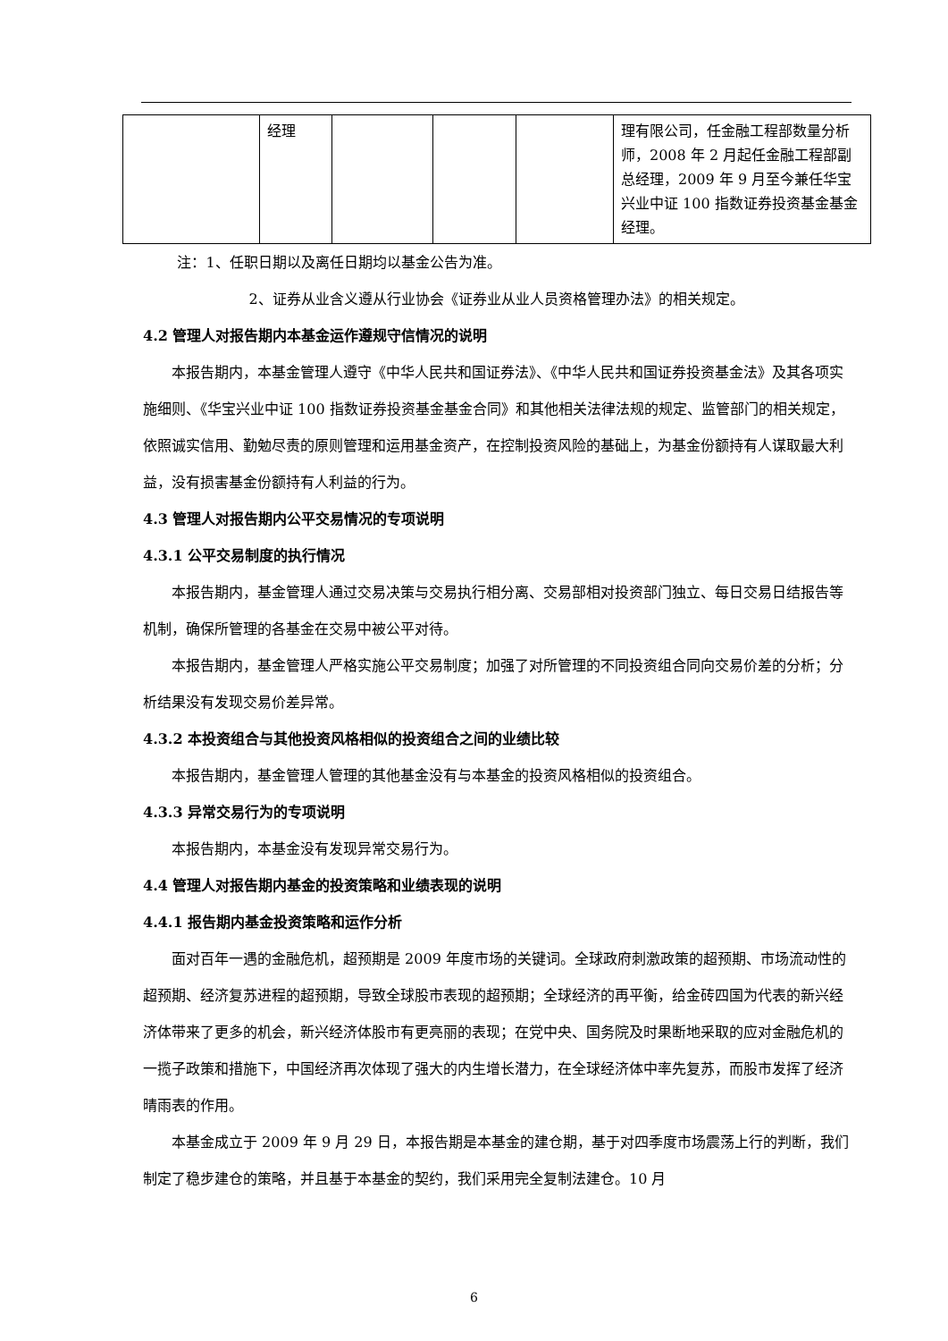| | 经理 | | | | 理有限公司，任金融工程部数量分析师，2008 年 2 月起任金融工程部副总经理，2009 年 9 月至今兼任华宝兴业中证 100 指数证券投资基金基金经理。 |
注：1、任职日期以及离任日期均以基金公告为准。
2、证券从业含义遵从行业协会《证券业从业人员资格管理办法》的相关规定。
4.2 管理人对报告期内本基金运作遵规守信情况的说明
本报告期内，本基金管理人遵守《中华人民共和国证券法》、《中华人民共和国证券投资基金法》及其各项实施细则、《华宝兴业中证 100 指数证券投资基金基金合同》和其他相关法律法规的规定、监管部门的相关规定，依照诚实信用、勤勉尽责的原则管理和运用基金资产，在控制投资风险的基础上，为基金份额持有人谋取最大利益，没有损害基金份额持有人利益的行为。
4.3 管理人对报告期内公平交易情况的专项说明
4.3.1 公平交易制度的执行情况
本报告期内，基金管理人通过交易决策与交易执行相分离、交易部相对投资部门独立、每日交易日结报告等机制，确保所管理的各基金在交易中被公平对待。
本报告期内，基金管理人严格实施公平交易制度；加强了对所管理的不同投资组合同向交易价差的分析；分析结果没有发现交易价差异常。
4.3.2 本投资组合与其他投资风格相似的投资组合之间的业绩比较
本报告期内，基金管理人管理的其他基金没有与本基金的投资风格相似的投资组合。
4.3.3 异常交易行为的专项说明
本报告期内，本基金没有发现异常交易行为。
4.4 管理人对报告期内基金的投资策略和业绩表现的说明
4.4.1 报告期内基金投资策略和运作分析
面对百年一遇的金融危机，超预期是 2009 年度市场的关键词。全球政府刺激政策的超预期、市场流动性的超预期、经济复苏进程的超预期，导致全球股市表现的超预期；全球经济的再平衡，给金砖四国为代表的新兴经济体带来了更多的机会，新兴经济体股市有更亮丽的表现；在党中央、国务院及时果断地采取的应对金融危机的一揽子政策和措施下，中国经济再次体现了强大的内生增长潜力，在全球经济体中率先复苏，而股市发挥了经济晴雨表的作用。
本基金成立于 2009 年 9 月 29 日，本报告期是本基金的建仓期，基于对四季度市场震荡上行的判断，我们制定了稳步建仓的策略，并且基于本基金的契约，我们采用完全复制法建仓。10 月
6